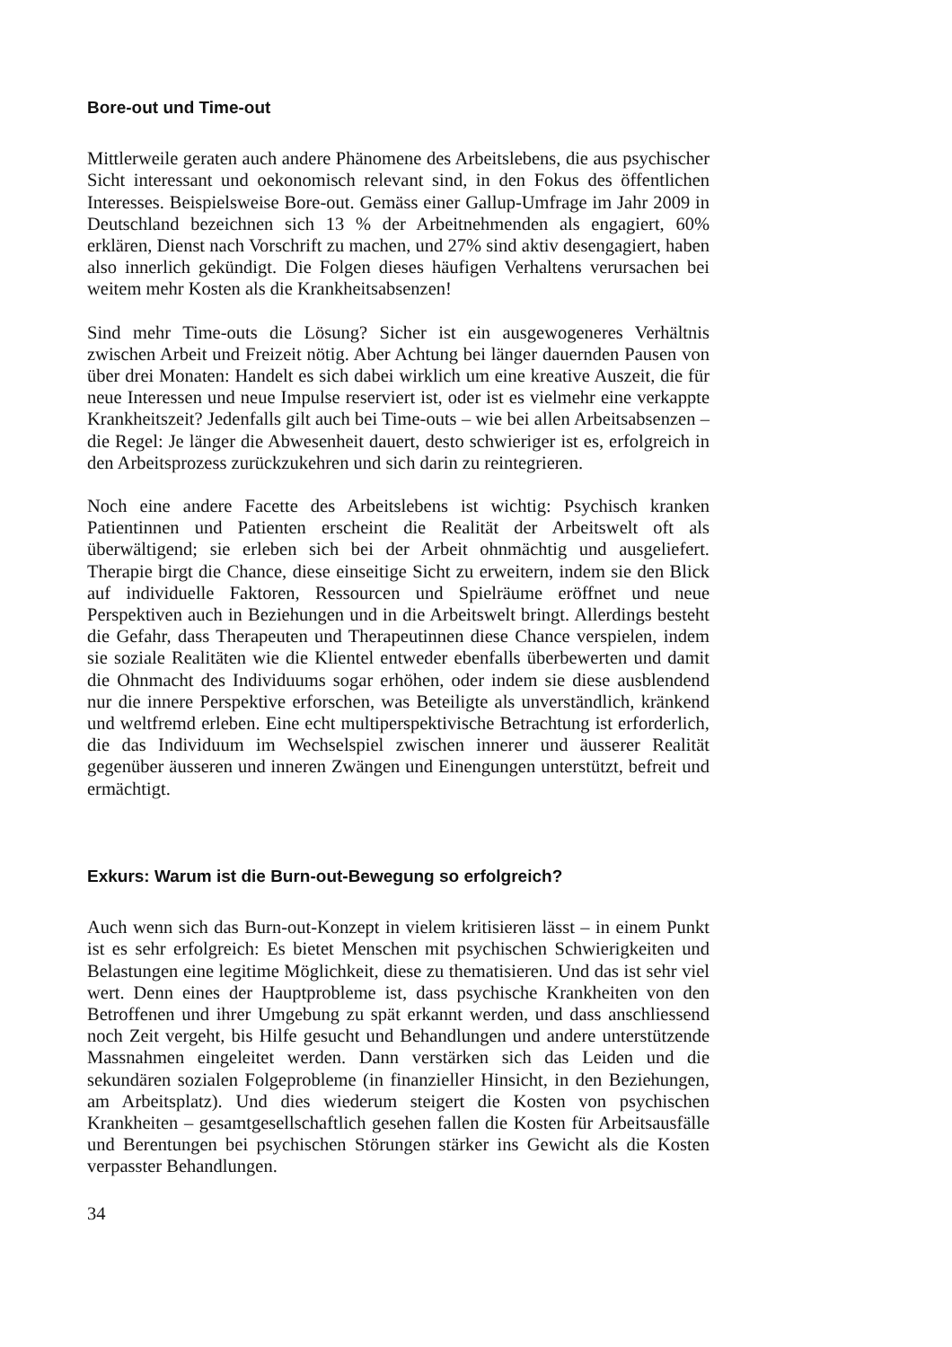Bore-out und Time-out
Mittlerweile geraten auch andere Phänomene des Arbeitslebens, die aus psychischer Sicht interessant und oekonomisch relevant sind, in den Fokus des öffentlichen Interesses. Beispielsweise Bore-out. Gemäss einer Gallup-Umfrage im Jahr 2009 in Deutschland bezeichnen sich 13 % der Arbeitnehmenden als engagiert, 60% erklären, Dienst nach Vorschrift zu machen, und 27% sind aktiv desengagiert, haben also innerlich gekündigt. Die Folgen dieses häufigen Verhaltens verursachen bei weitem mehr Kosten als die Krankheitsabsenzen!
Sind mehr Time-outs die Lösung? Sicher ist ein ausgewogeneres Verhältnis zwischen Arbeit und Freizeit nötig. Aber Achtung bei länger dauernden Pausen von über drei Monaten: Handelt es sich dabei wirklich um eine kreative Auszeit, die für neue Interessen und neue Impulse reserviert ist, oder ist es vielmehr eine verkappte Krankheitszeit? Jedenfalls gilt auch bei Time-outs – wie bei allen Arbeitsabsenzen – die Regel: Je länger die Abwesenheit dauert, desto schwieriger ist es, erfolgreich in den Arbeitsprozess zurückzukehren und sich darin zu reintegrieren.
Noch eine andere Facette des Arbeitslebens ist wichtig: Psychisch kranken Patientinnen und Patienten erscheint die Realität der Arbeitswelt oft als überwältigend; sie erleben sich bei der Arbeit ohnmächtig und ausgeliefert. Therapie birgt die Chance, diese einseitige Sicht zu erweitern, indem sie den Blick auf individuelle Faktoren, Ressourcen und Spielräume eröffnet und neue Perspektiven auch in Beziehungen und in die Arbeitswelt bringt. Allerdings besteht die Gefahr, dass Therapeuten und Therapeutinnen diese Chance verspielen, indem sie soziale Realitäten wie die Klientel entweder ebenfalls überbewerten und damit die Ohnmacht des Individuums sogar erhöhen, oder indem sie diese ausblendend nur die innere Perspektive erforschen, was Beteiligte als unverständlich, kränkend und weltfremd erleben. Eine echt multiperspektivische Betrachtung ist erforderlich, die das Individuum im Wechselspiel zwischen innerer und äusserer Realität gegenüber äusseren und inneren Zwängen und Einengungen unterstützt, befreit und ermächtigt.
Exkurs: Warum ist die Burn-out-Bewegung so erfolgreich?
Auch wenn sich das Burn-out-Konzept in vielem kritisieren lässt – in einem Punkt ist es sehr erfolgreich: Es bietet Menschen mit psychischen Schwierigkeiten und Belastungen eine legitime Möglichkeit, diese zu thematisieren. Und das ist sehr viel wert. Denn eines der Hauptprobleme ist, dass psychische Krankheiten von den Betroffenen und ihrer Umgebung zu spät erkannt werden, und dass anschliessend noch Zeit vergeht, bis Hilfe gesucht und Behandlungen und andere unterstützende Massnahmen eingeleitet werden. Dann verstärken sich das Leiden und die sekundären sozialen Folgeprobleme (in finanzieller Hinsicht, in den Beziehungen, am Arbeitsplatz). Und dies wiederum steigert die Kosten von psychischen Krankheiten – gesamtgesellschaftlich gesehen fallen die Kosten für Arbeitsausfälle und Berentungen bei psychischen Störungen stärker ins Gewicht als die Kosten verpasster Behandlungen.
34